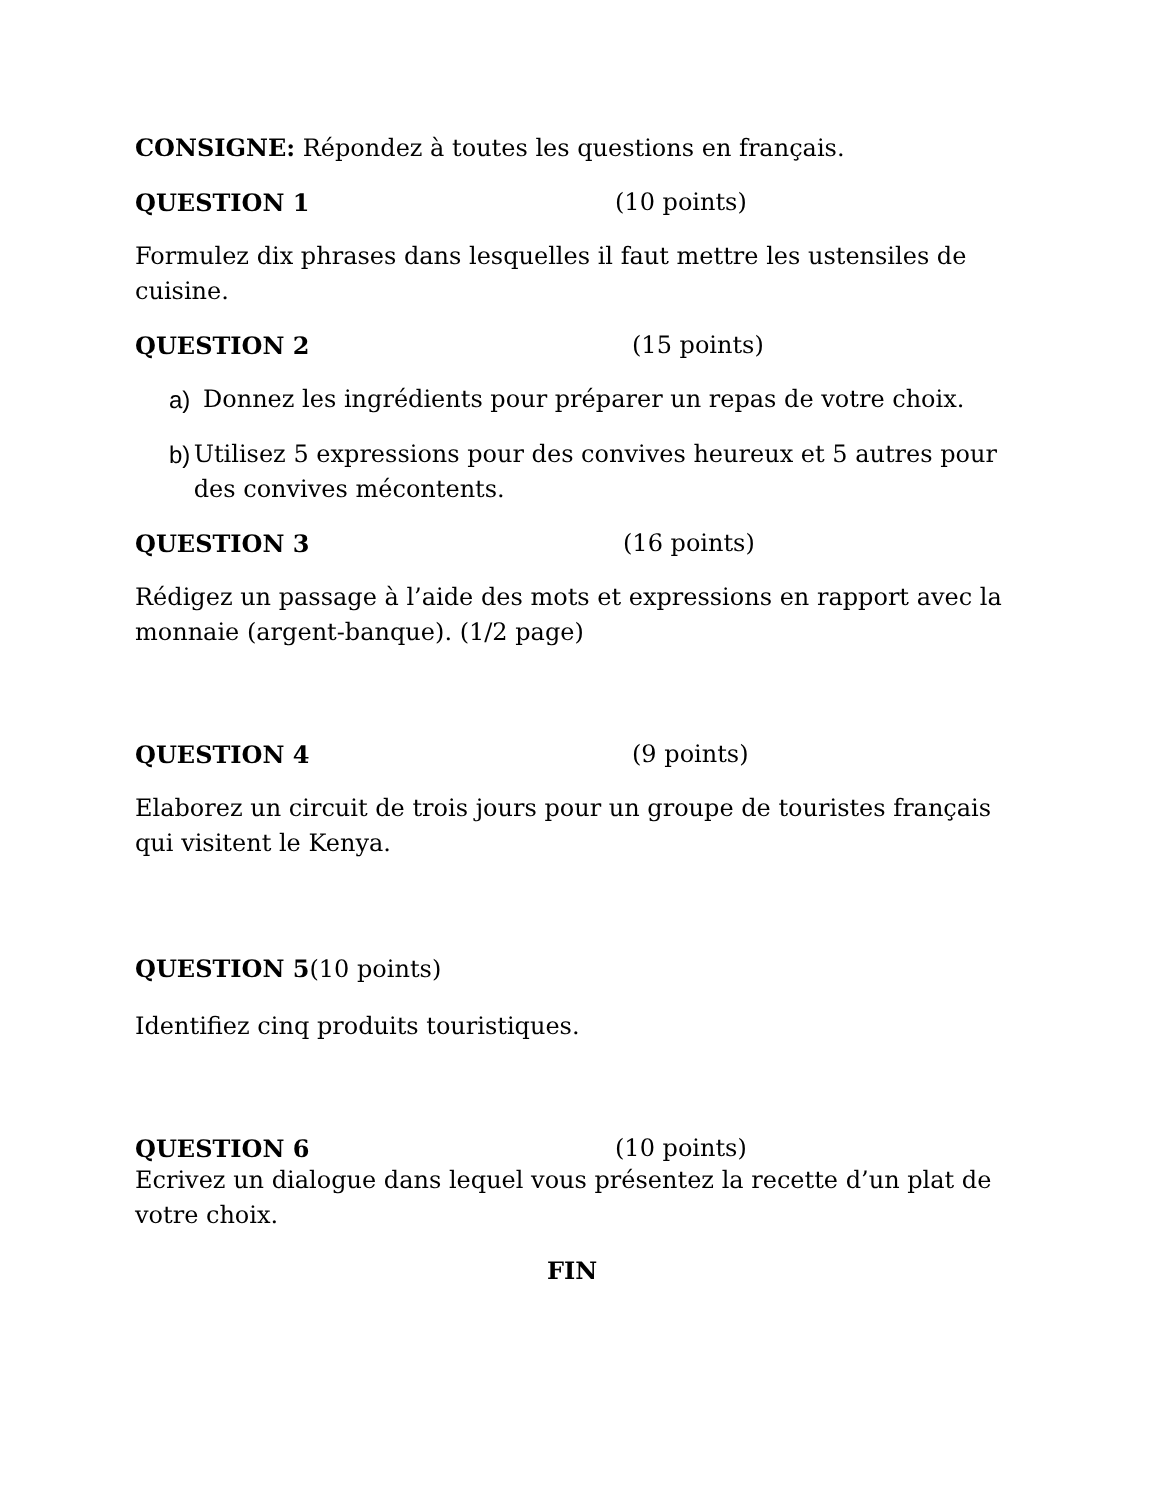CONSIGNE: Répondez à toutes les questions en français.
QUESTION 1 (10 points)
Formulez dix phrases dans lesquelles il faut mettre les ustensiles de cuisine.
QUESTION 2 (15 points)
a) Donnez les ingrédients pour préparer un repas de votre choix.
b) Utilisez 5 expressions pour des convives heureux et 5 autres pour des convives mécontents.
QUESTION 3 (16 points)
Rédigez un passage à l’aide des mots et expressions en rapport avec la monnaie (argent-banque). (1/2 page)
QUESTION 4 (9 points)
Elaborez un circuit de trois jours pour un groupe de touristes français qui visitent le Kenya.
QUESTION 5(10 points)
Identifiez cinq produits touristiques.
QUESTION 6 (10 points)
Ecrivez un dialogue dans lequel vous présentez la recette d’un plat de votre choix.
FIN